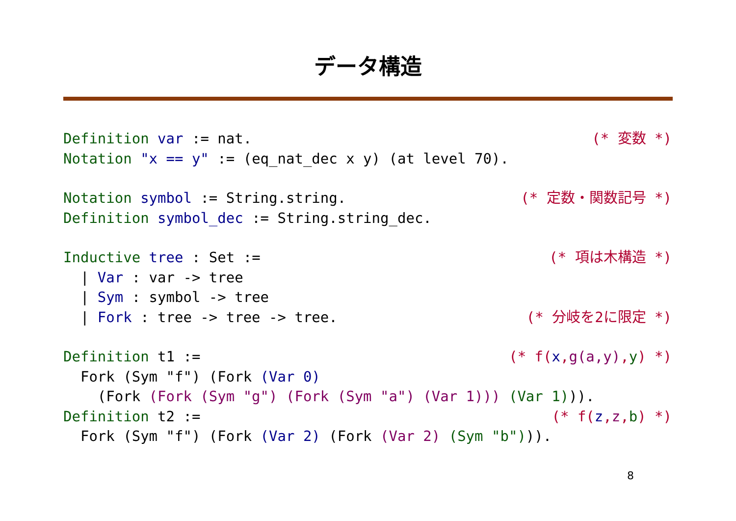データ構造
Definition var := nat. (* 変数 *)
Notation "x == y" := (eq_nat_dec x y) (at level 70).
Notation symbol := String.string. (* 定数・関数記号 *)
Definition symbol_dec := String.string_dec.
Inductive tree : Set := (* 項は木構造 *)
| Var : var -> tree
| Sym : symbol -> tree
| Fork : tree -> tree -> tree. (* 分岐を2に限定 *)
Definition t1 := (* f(x,g(a,y),y) *)
Fork (Sym "f") (Fork (Var 0)
(Fork (Fork (Sym "g") (Fork (Sym "a") (Var 1))) (Var 1))).
Definition t2 := (* f(z,z,b) *)
Fork (Sym "f") (Fork (Var 2) (Fork (Var 2) (Sym "b"))).
8